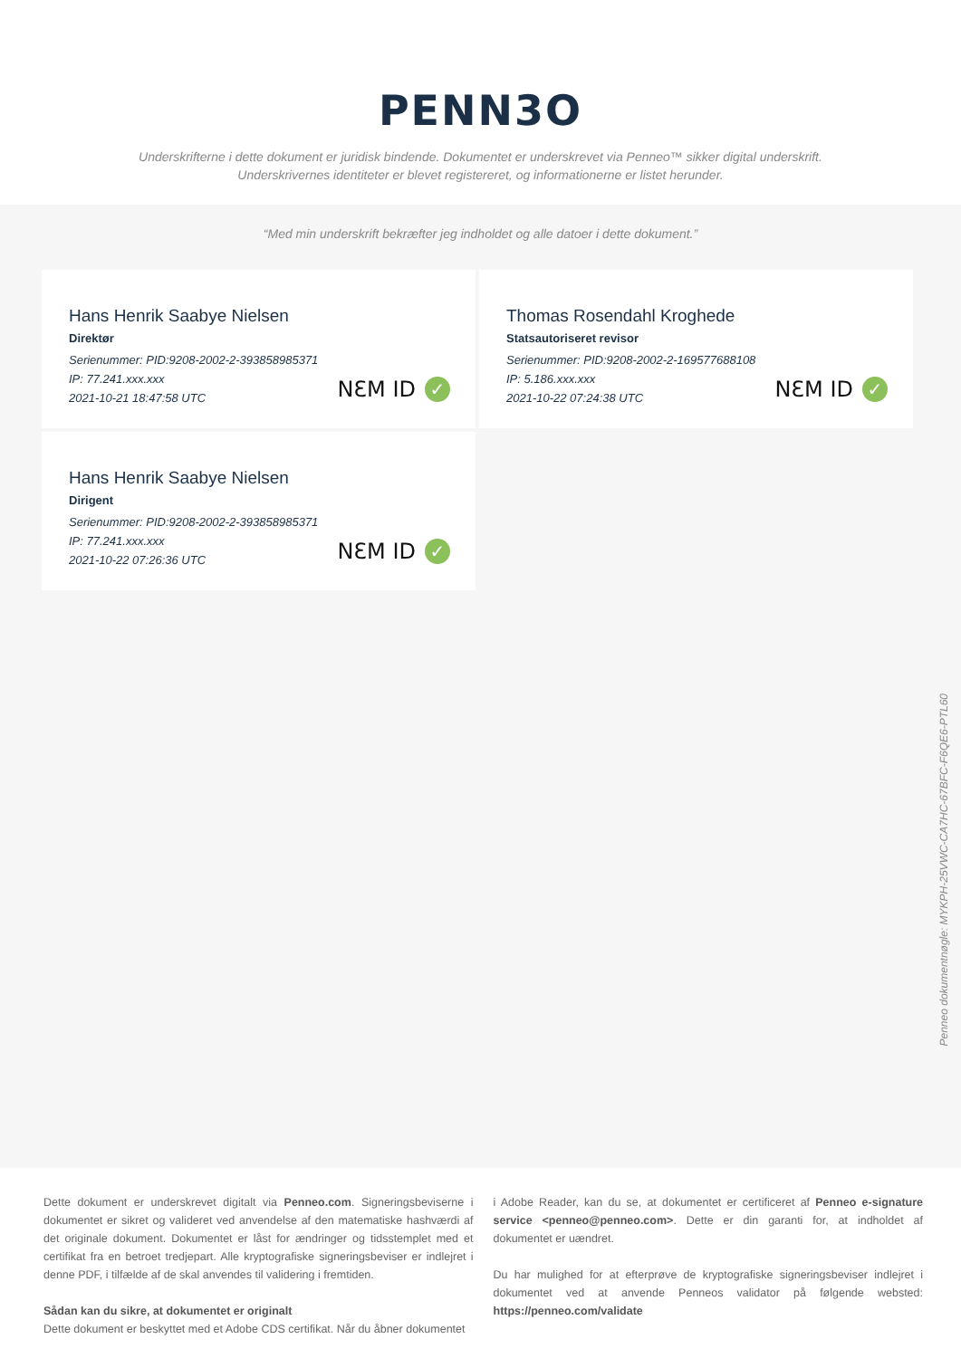PENN3O
Underskrifterne i dette dokument er juridisk bindende. Dokumentet er underskrevet via Penneo™ sikker digital underskrift.
Underskrivernes identiteter er blevet registereret, og informationerne er listet herunder.
“Med min underskrift bekræfter jeg indholdet og alle datoer i dette dokument.”
Hans Henrik Saabye Nielsen
Direktør
Serienummer: PID:9208-2002-2-393858985371
IP: 77.241.xxx.xxx
2021-10-21 18:47:58 UTC
NƐM ID ✓
Thomas Rosendahl Kroghede
Statsautoriseret revisor
Serienummer: PID:9208-2002-2-169577688108
IP: 5.186.xxx.xxx
2021-10-22 07:24:38 UTC
NƐM ID ✓
Hans Henrik Saabye Nielsen
Dirigent
Serienummer: PID:9208-2002-2-393858985371
IP: 77.241.xxx.xxx
2021-10-22 07:26:36 UTC
NƐM ID ✓
Penneo dokumentnøgle: MYKPH-25VWC-CA7HC-67BFC-F6QE6-PTL60
Dette dokument er underskrevet digitalt via Penneo.com. Signeringsbeviserne i dokumentet er sikret og valideret ved anvendelse af den matematiske hashværdi af det originale dokument. Dokumentet er låst for ændringer og tidsstemplet med et certifikat fra en betroet tredjepart. Alle kryptografiske signeringsbeviser er indlejret i denne PDF, i tilfælde af de skal anvendes til validering i fremtiden.
Sådan kan du sikre, at dokumentet er originalt
Dette dokument er beskyttet med et Adobe CDS certifikat. Når du åbner dokumentet
i Adobe Reader, kan du se, at dokumentet er certificeret af Penneo e-signature service <penneo@penneo.com>. Dette er din garanti for, at indholdet af dokumentet er uændret.
Du har mulighed for at efterprøve de kryptografiske signeringsbeviser indlejret i dokumentet ved at anvende Penneos validator på følgende websted: https://penneo.com/validate